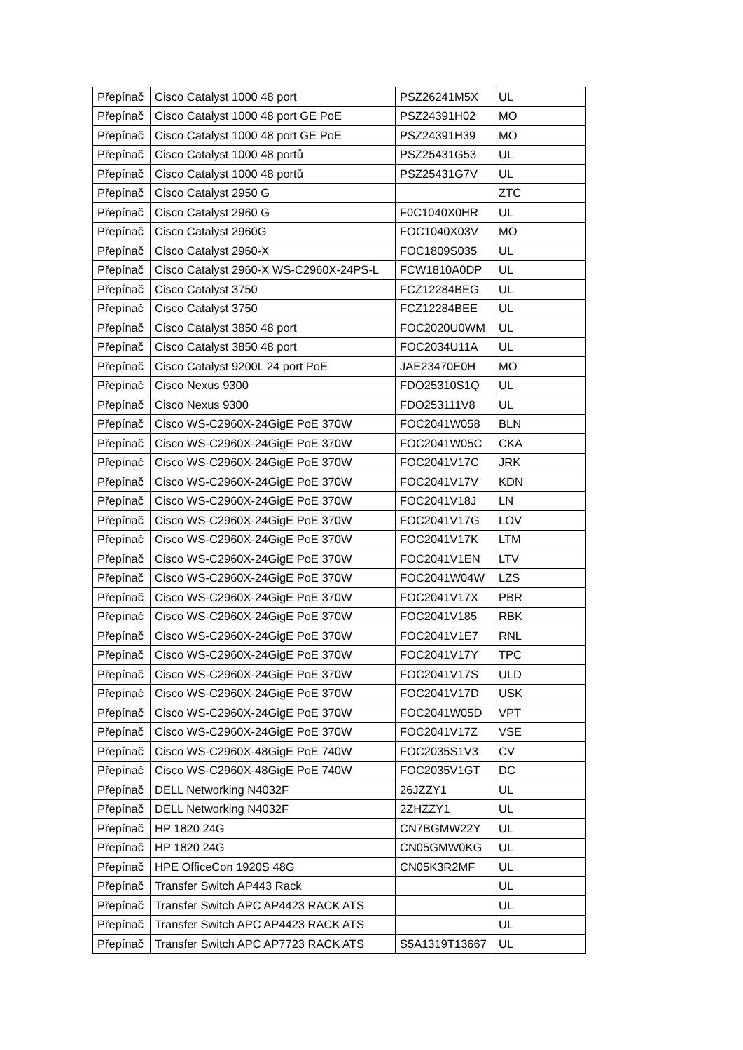| Přepínač | Cisco Catalyst 1000 48 port | PSZ26241M5X | UL |
| Přepínač | Cisco Catalyst 1000 48 port GE PoE | PSZ24391H02 | MO |
| Přepínač | Cisco Catalyst 1000 48 port GE PoE | PSZ24391H39 | MO |
| Přepínač | Cisco Catalyst 1000 48 portů | PSZ25431G53 | UL |
| Přepínač | Cisco Catalyst 1000 48 portů | PSZ25431G7V | UL |
| Přepínač | Cisco Catalyst 2950 G | | ZTC |
| Přepínač | Cisco Catalyst 2960 G | F0C1040X0HR | UL |
| Přepínač | Cisco Catalyst 2960G | FOC1040X03V | MO |
| Přepínač | Cisco Catalyst 2960-X | FOC1809S035 | UL |
| Přepínač | Cisco Catalyst 2960-X WS-C2960X-24PS-L | FCW1810A0DP | UL |
| Přepínač | Cisco Catalyst 3750 | FCZ12284BEG | UL |
| Přepínač | Cisco Catalyst 3750 | FCZ12284BEE | UL |
| Přepínač | Cisco Catalyst 3850 48 port | FOC2020U0WM | UL |
| Přepínač | Cisco Catalyst 3850 48 port | FOC2034U11A | UL |
| Přepínač | Cisco Catalyst 9200L 24 port PoE | JAE23470E0H | MO |
| Přepínač | Cisco Nexus 9300 | FDO25310S1Q | UL |
| Přepínač | Cisco Nexus 9300 | FDO253111V8 | UL |
| Přepínač | Cisco WS-C2960X-24GigE PoE 370W | FOC2041W058 | BLN |
| Přepínač | Cisco WS-C2960X-24GigE PoE 370W | FOC2041W05C | CKA |
| Přepínač | Cisco WS-C2960X-24GigE PoE 370W | FOC2041V17C | JRK |
| Přepínač | Cisco WS-C2960X-24GigE PoE 370W | FOC2041V17V | KDN |
| Přepínač | Cisco WS-C2960X-24GigE PoE 370W | FOC2041V18J | LN |
| Přepínač | Cisco WS-C2960X-24GigE PoE 370W | FOC2041V17G | LOV |
| Přepínač | Cisco WS-C2960X-24GigE PoE 370W | FOC2041V17K | LTM |
| Přepínač | Cisco WS-C2960X-24GigE PoE 370W | FOC2041V1EN | LTV |
| Přepínač | Cisco WS-C2960X-24GigE PoE 370W | FOC2041W04W | LZS |
| Přepínač | Cisco WS-C2960X-24GigE PoE 370W | FOC2041V17X | PBR |
| Přepínač | Cisco WS-C2960X-24GigE PoE 370W | FOC2041V185 | RBK |
| Přepínač | Cisco WS-C2960X-24GigE PoE 370W | FOC2041V1E7 | RNL |
| Přepínač | Cisco WS-C2960X-24GigE PoE 370W | FOC2041V17Y | TPC |
| Přepínač | Cisco WS-C2960X-24GigE PoE 370W | FOC2041V17S | ULD |
| Přepínač | Cisco WS-C2960X-24GigE PoE 370W | FOC2041V17D | USK |
| Přepínač | Cisco WS-C2960X-24GigE PoE 370W | FOC2041W05D | VPT |
| Přepínač | Cisco WS-C2960X-24GigE PoE 370W | FOC2041V17Z | VSE |
| Přepínač | Cisco WS-C2960X-48GigE PoE 740W | FOC2035S1V3 | CV |
| Přepínač | Cisco WS-C2960X-48GigE PoE 740W | FOC2035V1GT | DC |
| Přepínač | DELL Networking N4032F | 26JZZY1 | UL |
| Přepínač | DELL Networking N4032F | 2ZHZZY1 | UL |
| Přepínač | HP 1820 24G | CN7BGMW22Y | UL |
| Přepínač | HP 1820 24G | CN05GMW0KG | UL |
| Přepínač | HPE OfficeCon 1920S 48G | CN05K3R2MF | UL |
| Přepínač | Transfer Switch AP443 Rack | | UL |
| Přepínač | Transfer Switch APC AP4423 RACK ATS | | UL |
| Přepínač | Transfer Switch APC AP4423 RACK ATS | | UL |
| Přepínač | Transfer Switch APC AP7723 RACK ATS | S5A1319T13667 | UL |